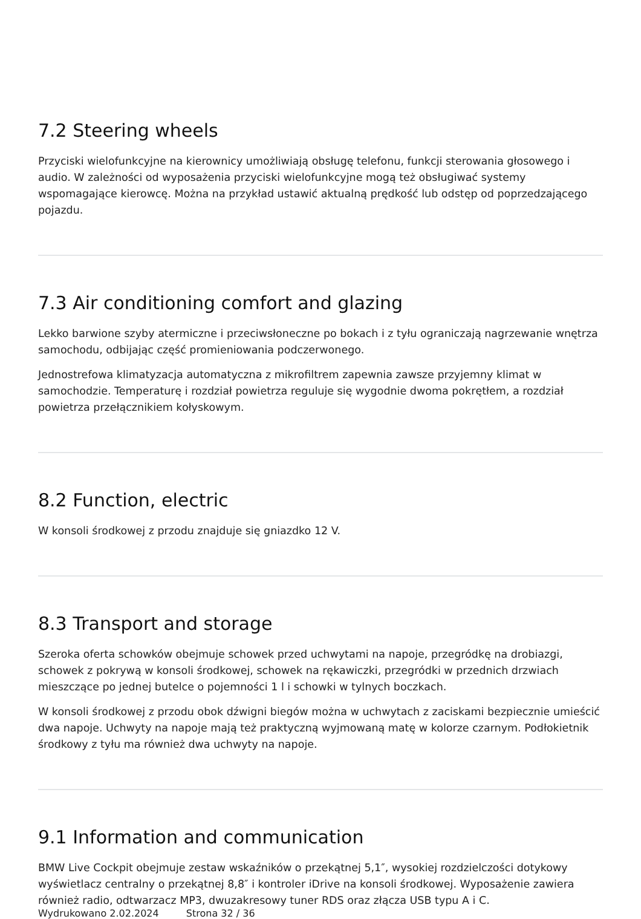7.2 Steering wheels
Przyciski wielofunkcyjne na kierownicy umożliwiają obsługę telefonu, funkcji sterowania głosowego i audio. W zależności od wyposażenia przyciski wielofunkcyjne mogą też obsługiwać systemy wspomagające kierowcę. Można na przykład ustawić aktualną prędkość lub odstęp od poprzedzającego pojazdu.
7.3 Air conditioning comfort and glazing
Lekko barwione szyby atermiczne i przeciwsłoneczne po bokach i z tyłu ograniczają nagrzewanie wnętrza samochodu, odbijając część promieniowania podczerwonego.
Jednostrefowa klimatyzacja automatyczna z mikrofiltrem zapewnia zawsze przyjemny klimat w samochodzie. Temperaturę i rozdział powietrza reguluje się wygodnie dwoma pokrętłem, a rozdział powietrza przełącznikiem kołyskowym.
8.2 Function, electric
W konsoli środkowej z przodu znajduje się gniazdko 12 V.
8.3 Transport and storage
Szeroka oferta schowków obejmuje schowek przed uchwytami na napoje, przegródkę na drobiazgi, schowek z pokrywą w konsoli środkowej, schowek na rękawiczki, przegródki w przednich drzwiach mieszczące po jednej butelce o pojemności 1 l i schowki w tylnych boczkach.
W konsoli środkowej z przodu obok dźwigni biegów można w uchwytach z zaciskami bezpiecznie umieścić dwa napoje. Uchwyty na napoje mają też praktyczną wyjmowaną matę w kolorze czarnym. Podłokietnik środkowy z tyłu ma również dwa uchwyty na napoje.
9.1 Information and communication
BMW Live Cockpit obejmuje zestaw wskaźników o przekątnej 5,1″, wysokiej rozdzielczości dotykowy wyświetlacz centralny o przekątnej 8,8″ i kontroler iDrive na konsoli środkowej. Wyposażenie zawiera również radio, odtwarzacz MP3, dwuzakresowy tuner RDS oraz złącza USB typu A i C.
Wydrukowano 2.02.2024 Strona 32 / 36